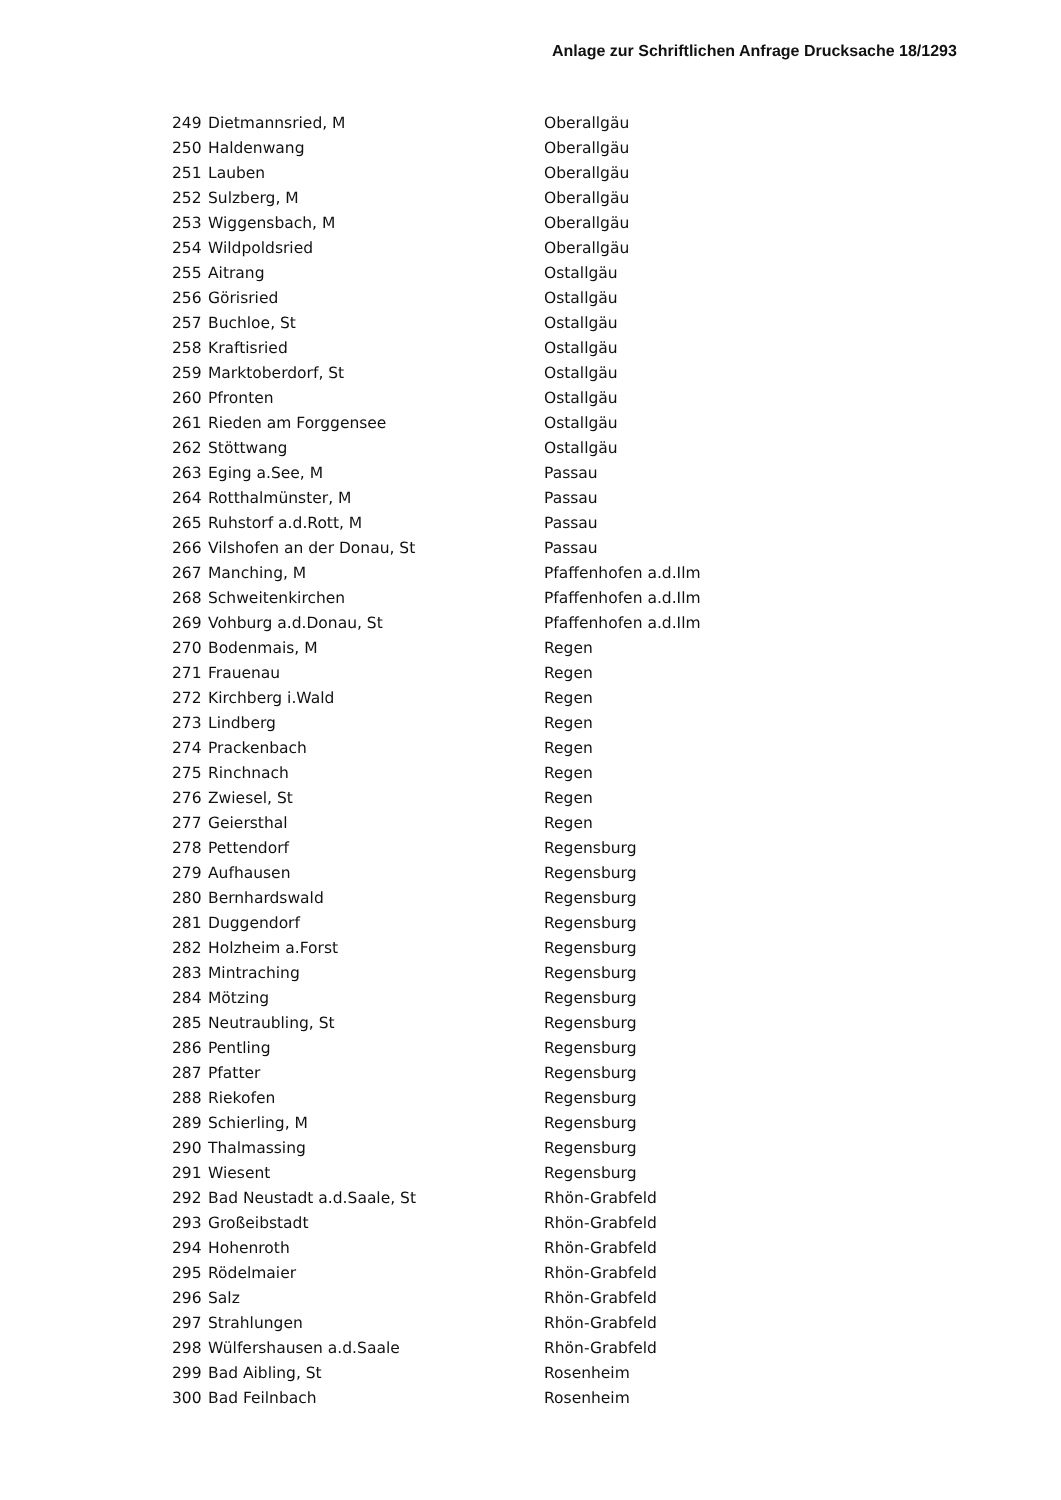Anlage zur Schriftlichen Anfrage Drucksache 18/1293
| 249 | Dietmannsried, M | Oberallgäu |
| 250 | Haldenwang | Oberallgäu |
| 251 | Lauben | Oberallgäu |
| 252 | Sulzberg, M | Oberallgäu |
| 253 | Wiggensbach, M | Oberallgäu |
| 254 | Wildpoldsried | Oberallgäu |
| 255 | Aitrang | Ostallgäu |
| 256 | Görisried | Ostallgäu |
| 257 | Buchloe, St | Ostallgäu |
| 258 | Kraftisried | Ostallgäu |
| 259 | Marktoberdorf, St | Ostallgäu |
| 260 | Pfronten | Ostallgäu |
| 261 | Rieden am Forggensee | Ostallgäu |
| 262 | Stöttwang | Ostallgäu |
| 263 | Eging a.See, M | Passau |
| 264 | Rotthalmünster, M | Passau |
| 265 | Ruhstorf a.d.Rott, M | Passau |
| 266 | Vilshofen an der Donau, St | Passau |
| 267 | Manching, M | Pfaffenhofen a.d.Ilm |
| 268 | Schweitenkirchen | Pfaffenhofen a.d.Ilm |
| 269 | Vohburg a.d.Donau, St | Pfaffenhofen a.d.Ilm |
| 270 | Bodenmais, M | Regen |
| 271 | Frauenau | Regen |
| 272 | Kirchberg i.Wald | Regen |
| 273 | Lindberg | Regen |
| 274 | Prackenbach | Regen |
| 275 | Rinchnach | Regen |
| 276 | Zwiesel, St | Regen |
| 277 | Geiersthal | Regen |
| 278 | Pettendorf | Regensburg |
| 279 | Aufhausen | Regensburg |
| 280 | Bernhardswald | Regensburg |
| 281 | Duggendorf | Regensburg |
| 282 | Holzheim a.Forst | Regensburg |
| 283 | Mintraching | Regensburg |
| 284 | Mötzing | Regensburg |
| 285 | Neutraubling, St | Regensburg |
| 286 | Pentling | Regensburg |
| 287 | Pfatter | Regensburg |
| 288 | Riekofen | Regensburg |
| 289 | Schierling, M | Regensburg |
| 290 | Thalmassing | Regensburg |
| 291 | Wiesent | Regensburg |
| 292 | Bad Neustadt a.d.Saale, St | Rhön-Grabfeld |
| 293 | Großeibstadt | Rhön-Grabfeld |
| 294 | Hohenroth | Rhön-Grabfeld |
| 295 | Rödelmaier | Rhön-Grabfeld |
| 296 | Salz | Rhön-Grabfeld |
| 297 | Strahlungen | Rhön-Grabfeld |
| 298 | Wülfershausen a.d.Saale | Rhön-Grabfeld |
| 299 | Bad Aibling, St | Rosenheim |
| 300 | Bad Feilnbach | Rosenheim |